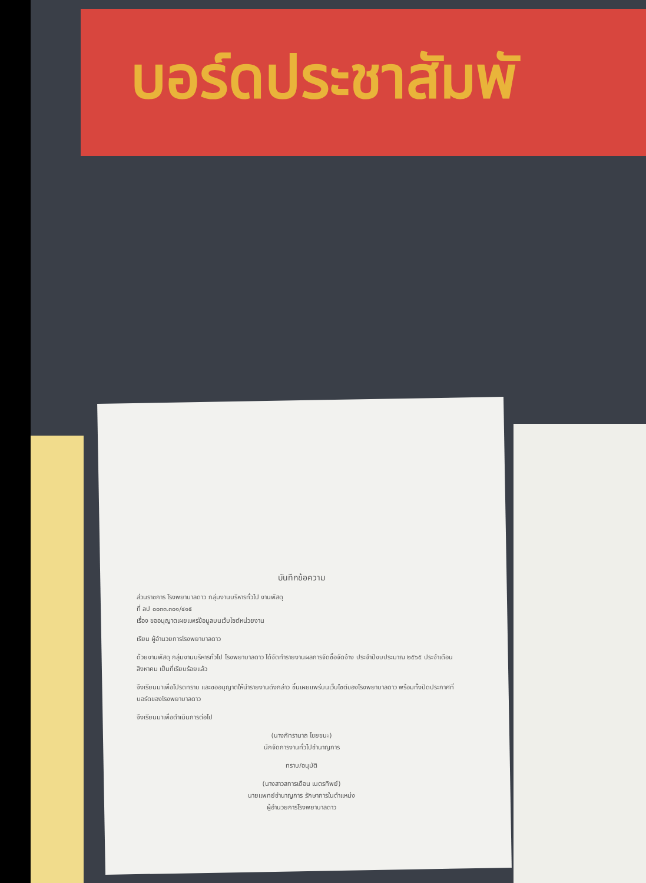บอร์ดประชาสัมพั
บันทึกข้อความ
ส่วนราชการ โรงพยาบาลดาว กลุ่มงานบริหารทั่วไป งานพัสดุ
ที่ ลป ๐๐๓๓.๓๐๑/๔๑๕
เรื่อง ขออนุญาตเผยแพร่ข้อมูลบนเว็บไซต์หน่วยงาน
เรียน ผู้อำนวยการโรงพยาบาลดาว
ด้วยงานพัสดุ กลุ่มงานบริหารทั่วไป โรงพยาบาลดาว ได้จัดทำรายงานผลการจัดซื้อจัดจ้าง ประจำปีงบประมาณ ๒๕๖๕ ประจำเดือน สิงหาคม เป็นที่เรียบร้อยแล้ว
จึงเรียนมาเพื่อโปรดทราบ และขออนุญาตให้นำรายงานดังกล่าว ขึ้นเผยแพร่บนเว็บไซต์ของโรงพยาบาลดาว พร้อมทั้งปิดประกาศที่บอร์ดของโรงพยาบาลดาว
จึงเรียนมาเพื่อดำเนินการต่อไป
(นางภัทรานาถ ไชยชนะ)
นักจัดการงานทั่วไปชำนาญการ
ทราบ/อนุมัติ
(นางสาวสการเดือน เนตรทิพย์)
นายแพทย์ชำนาญการ รักษาการในตำแหน่ง
ผู้อำนวยการโรงพยาบาลดาว